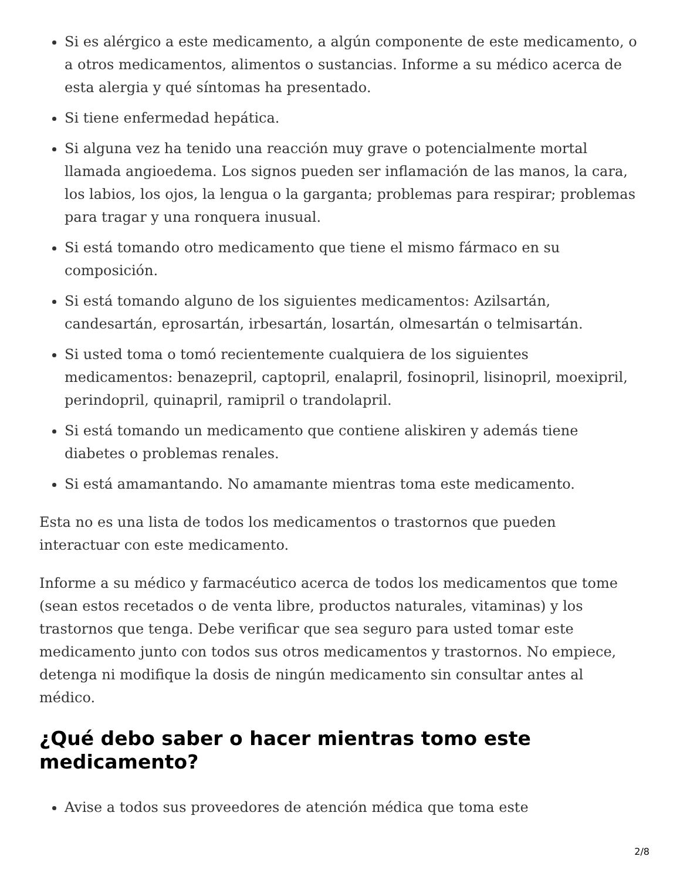Si es alérgico a este medicamento, a algún componente de este medicamento, o a otros medicamentos, alimentos o sustancias. Informe a su médico acerca de esta alergia y qué síntomas ha presentado.
Si tiene enfermedad hepática.
Si alguna vez ha tenido una reacción muy grave o potencialmente mortal llamada angioedema. Los signos pueden ser inflamación de las manos, la cara, los labios, los ojos, la lengua o la garganta; problemas para respirar; problemas para tragar y una ronquera inusual.
Si está tomando otro medicamento que tiene el mismo fármaco en su composición.
Si está tomando alguno de los siguientes medicamentos: Azilsartán, candesartán, eprosartán, irbesartán, losartán, olmesartán o telmisartán.
Si usted toma o tomó recientemente cualquiera de los siguientes medicamentos: benazepril, captopril, enalapril, fosinopril, lisinopril, moexipril, perindopril, quinapril, ramipril o trandolapril.
Si está tomando un medicamento que contiene aliskiren y además tiene diabetes o problemas renales.
Si está amamantando. No amamante mientras toma este medicamento.
Esta no es una lista de todos los medicamentos o trastornos que pueden interactuar con este medicamento.
Informe a su médico y farmacéutico acerca de todos los medicamentos que tome (sean estos recetados o de venta libre, productos naturales, vitaminas) y los trastornos que tenga. Debe verificar que sea seguro para usted tomar este medicamento junto con todos sus otros medicamentos y trastornos. No empiece, detenga ni modifique la dosis de ningún medicamento sin consultar antes al médico.
¿Qué debo saber o hacer mientras tomo este medicamento?
Avise a todos sus proveedores de atención médica que toma este
2/8